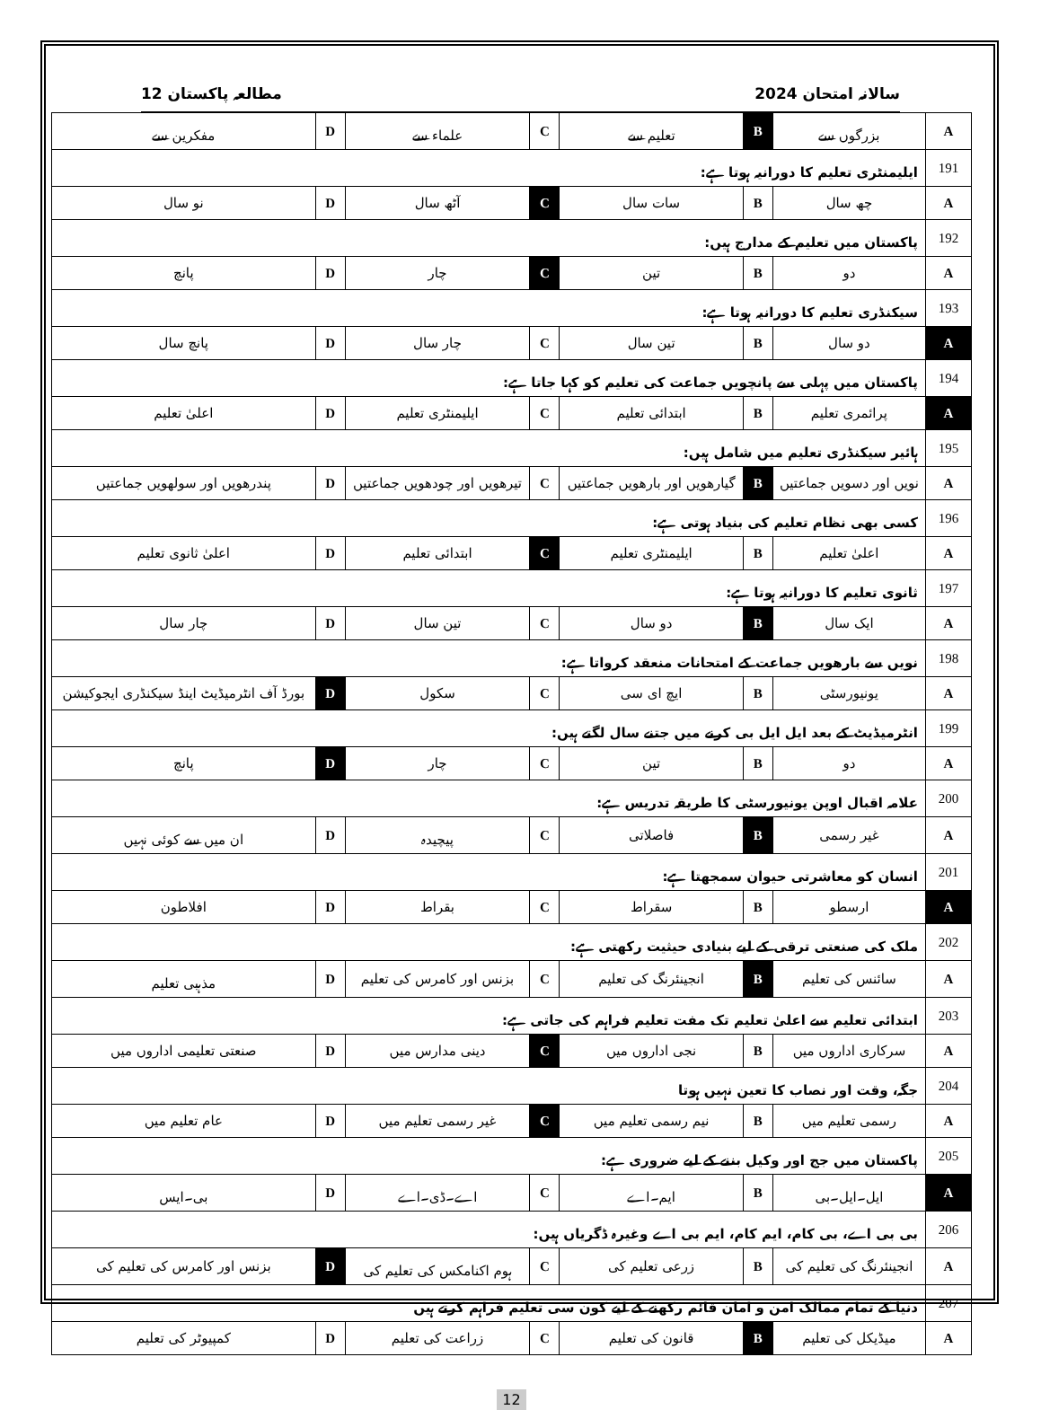سالانہ امتحان 2024 مطالعہ پاکستان 12
| A | بزرگوں سے | B | تعلیم سے | C | علماء سے | D | مفکرین سے |
| 191 | ایلیمنٹری تعلیم کا دورانیہ ہوتا ہے: | | | | | | |
| A | چھ سال | B | سات سال | C | آٹھ سال | D | نو سال |
| 192 | پاکستان میں تعلیم کے مدارج ہیں: | | | | | | |
| A | دو | B | تین | C | چار | D | پانچ |
| 193 | سیکنڈری تعلیم کا دورانیہ ہوتا ہے: | | | | | | |
| A | دو سال | B | تین سال | C | چار سال | D | پانچ سال |
| 194 | پاکستان میں پہلی سے پانچویں جماعت کی تعلیم کو کہا جاتا ہے: | | | | | | |
| A | پرائمری تعلیم | B | ابتدائی تعلیم | C | ایلیمنٹری تعلیم | D | اعلیٰ تعلیم |
| 195 | ہائیر سیکنڈری تعلیم میں شامل ہیں: | | | | | | |
| A | نویں اور دسویں جماعتیں | B | گیارھویں اور بارھویں جماعتیں | C | تیرھویں اور چودھویں جماعتیں | D | پندرھویں اور سولھویں جماعتیں |
| 196 | کسی بھی نظام تعلیم کی بنیاد ہوتی ہے: | | | | | | |
| A | اعلیٰ تعلیم | B | ایلیمنٹری تعلیم | C | ابتدائی تعلیم | D | اعلیٰ ثانوی تعلیم |
| 197 | ثانوی تعلیم کا دورانیہ ہوتا ہے: | | | | | | |
| A | ایک سال | B | دو سال | C | تین سال | D | چار سال |
| 198 | نویں سے بارھویں جماعت کے امتحانات منعقد کرواتا ہے: | | | | | | |
| A | یونیورسٹی | B | ایچ ای سی | C | سکول | D | بورڈ آف انٹرمیڈیٹ اینڈ سیکنڈری ایجوکیشن |
| 199 | انٹرمیڈیٹ کے بعد ایل ایل بی کرنے میں جتنے سال لگتے ہیں: | | | | | | |
| A | دو | B | تین | C | چار | D | پانچ |
| 200 | علامہ اقبال اوپن یونیورسٹی کا طریقہ تدریس ہے: | | | | | | |
| A | غیر رسمی | B | فاصلاتی | C | پیچیدہ | D | ان میں سے کوئی نہیں |
| 201 | انسان کو معاشرتی حیوان سمجھتا ہے: | | | | | | |
| A | ارسطو | B | سقراط | C | بقراط | D | افلاطون |
| 202 | ملک کی صنعتی ترقی کے لیے بنیادی حیثیت رکھتی ہے: | | | | | | |
| A | سائنس کی تعلیم | B | انجینئرنگ کی تعلیم | C | بزنس اور کامرس کی تعلیم | D | مذہبی تعلیم |
| 203 | ابتدائی تعلیم سے اعلیٰ تعلیم تک مفت تعلیم فراہم کی جاتی ہے: | | | | | | |
| A | سرکاری اداروں میں | B | نجی اداروں میں | C | دینی مدارس میں | D | صنعتی تعلیمی اداروں میں |
| 204 | جگہ، وقت اور نصاب کا تعین نہیں ہوتا | | | | | | |
| A | رسمی تعلیم میں | B | نیم رسمی تعلیم میں | C | غیر رسمی تعلیم میں | D | عام تعلیم میں |
| 205 | پاکستان میں جج اور وکیل بننے کے لیے ضروری ہے: | | | | | | |
| A | ایل۔ایل۔بی | B | ایم۔اے | C | اے۔ڈی۔اے | D | بی۔ایس |
| 206 | بی بی اے، بی کام، ایم کام، ایم بی اے وغیرہ ڈگریاں ہیں: | | | | | | |
| A | انجینئرنگ کی تعلیم کی | B | زرعی تعلیم کی | C | ہوم اکنامکس کی تعلیم کی | D | بزنس اور کامرس کی تعلیم کی |
| 207 | دنیا کے تمام ممالک امن و امان قائم رکھنے کے لیے کون سی تعلیم فراہم کرتے ہیں | | | | | | |
| A | میڈیکل کی تعلیم | B | قانون کی تعلیم | C | زراعت کی تعلیم | D | کمپیوٹر کی تعلیم |
12